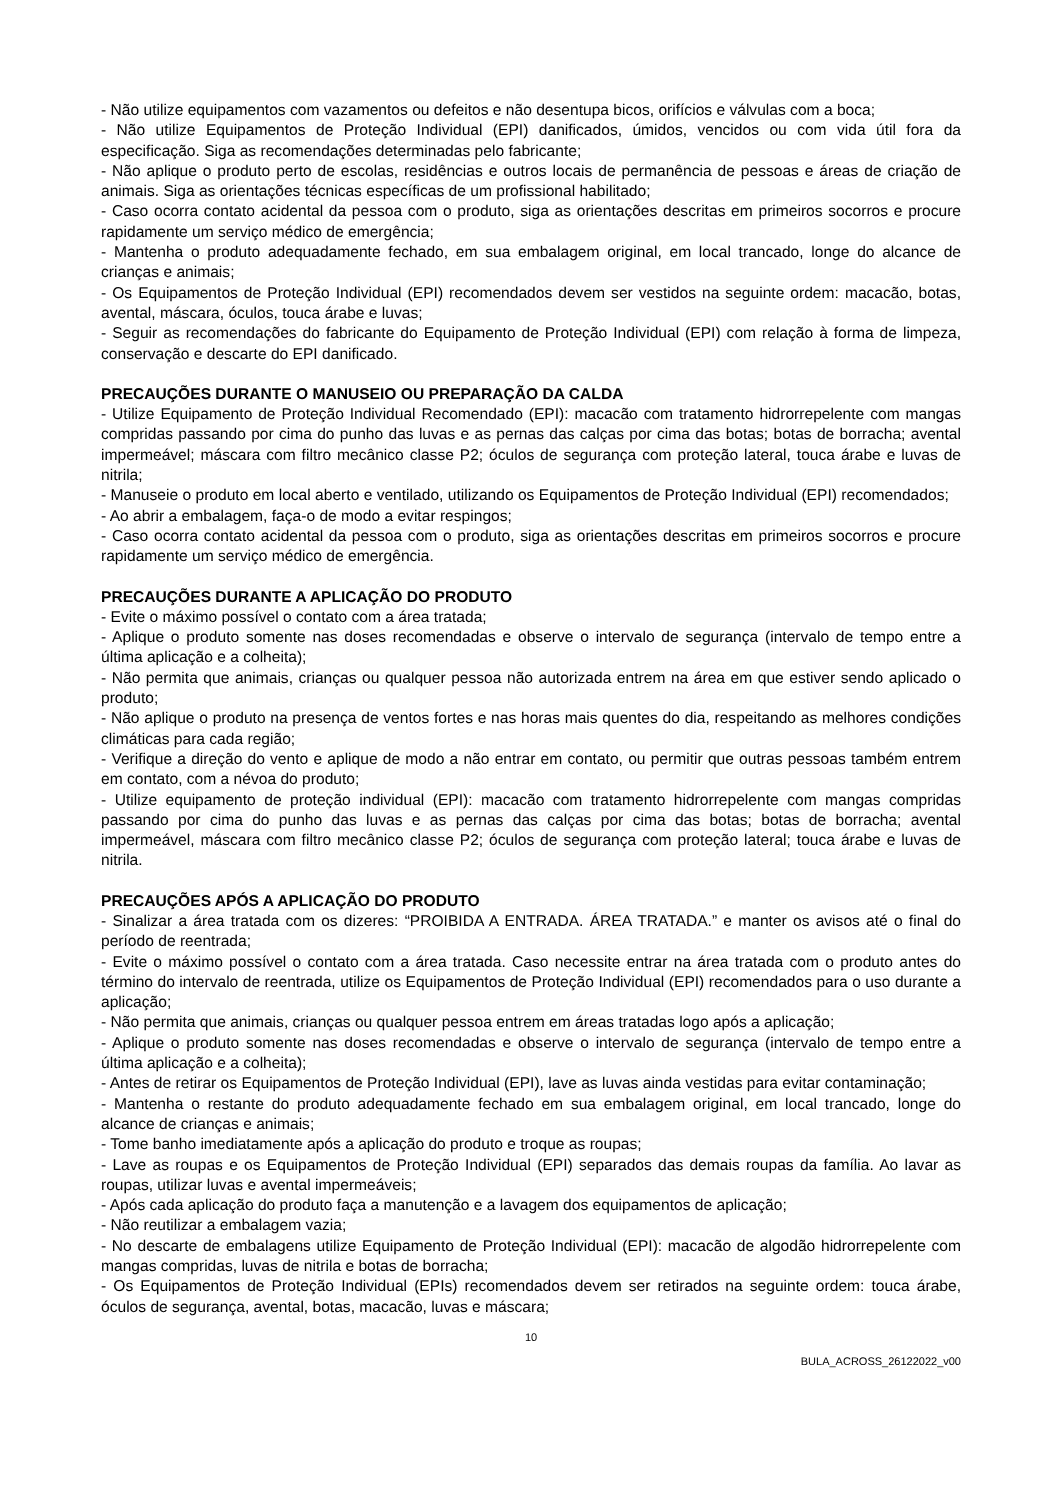- Não utilize equipamentos com vazamentos ou defeitos e não desentupa bicos, orifícios e válvulas com a boca;
- Não utilize Equipamentos de Proteção Individual (EPI) danificados, úmidos, vencidos ou com vida útil fora da especificação. Siga as recomendações determinadas pelo fabricante;
- Não aplique o produto perto de escolas, residências e outros locais de permanência de pessoas e áreas de criação de animais. Siga as orientações técnicas específicas de um profissional habilitado;
- Caso ocorra contato acidental da pessoa com o produto, siga as orientações descritas em primeiros socorros e procure rapidamente um serviço médico de emergência;
- Mantenha o produto adequadamente fechado, em sua embalagem original, em local trancado, longe do alcance de crianças e animais;
- Os Equipamentos de Proteção Individual (EPI) recomendados devem ser vestidos na seguinte ordem: macacão, botas, avental, máscara, óculos, touca árabe e luvas;
- Seguir as recomendações do fabricante do Equipamento de Proteção Individual (EPI) com relação à forma de limpeza, conservação e descarte do EPI danificado.
PRECAUÇÕES DURANTE O MANUSEIO OU PREPARAÇÃO DA CALDA
- Utilize Equipamento de Proteção Individual Recomendado (EPI): macacão com tratamento hidrorrepelente com mangas compridas passando por cima do punho das luvas e as pernas das calças por cima das botas; botas de borracha; avental impermeável; máscara com filtro mecânico classe P2; óculos de segurança com proteção lateral, touca árabe e luvas de nitrila;
- Manuseie o produto em local aberto e ventilado, utilizando os Equipamentos de Proteção Individual (EPI) recomendados;
- Ao abrir a embalagem, faça-o de modo a evitar respingos;
- Caso ocorra contato acidental da pessoa com o produto, siga as orientações descritas em primeiros socorros e procure rapidamente um serviço médico de emergência.
PRECAUÇÕES DURANTE A APLICAÇÃO DO PRODUTO
- Evite o máximo possível o contato com a área tratada;
- Aplique o produto somente nas doses recomendadas e observe o intervalo de segurança (intervalo de tempo entre a última aplicação e a colheita);
- Não permita que animais, crianças ou qualquer pessoa não autorizada entrem na área em que estiver sendo aplicado o produto;
- Não aplique o produto na presença de ventos fortes e nas horas mais quentes do dia, respeitando as melhores condições climáticas para cada região;
- Verifique a direção do vento e aplique de modo a não entrar em contato, ou permitir que outras pessoas também entrem em contato, com a névoa do produto;
- Utilize equipamento de proteção individual (EPI): macacão com tratamento hidrorrepelente com mangas compridas passando por cima do punho das luvas e as pernas das calças por cima das botas; botas de borracha; avental impermeável, máscara com filtro mecânico classe P2; óculos de segurança com proteção lateral; touca árabe e luvas de nitrila.
PRECAUÇÕES APÓS A APLICAÇÃO DO PRODUTO
- Sinalizar a área tratada com os dizeres: “PROIBIDA A ENTRADA. ÁREA TRATADA.” e manter os avisos até o final do período de reentrada;
- Evite o máximo possível o contato com a área tratada. Caso necessite entrar na área tratada com o produto antes do término do intervalo de reentrada, utilize os Equipamentos de Proteção Individual (EPI) recomendados para o uso durante a aplicação;
- Não permita que animais, crianças ou qualquer pessoa entrem em áreas tratadas logo após a aplicação;
- Aplique o produto somente nas doses recomendadas e observe o intervalo de segurança (intervalo de tempo entre a última aplicação e a colheita);
- Antes de retirar os Equipamentos de Proteção Individual (EPI), lave as luvas ainda vestidas para evitar contaminação;
- Mantenha o restante do produto adequadamente fechado em sua embalagem original, em local trancado, longe do alcance de crianças e animais;
- Tome banho imediatamente após a aplicação do produto e troque as roupas;
- Lave as roupas e os Equipamentos de Proteção Individual (EPI) separados das demais roupas da família. Ao lavar as roupas, utilizar luvas e avental impermeáveis;
- Após cada aplicação do produto faça a manutenção e a lavagem dos equipamentos de aplicação;
- Não reutilizar a embalagem vazia;
- No descarte de embalagens utilize Equipamento de Proteção Individual (EPI): macacão de algodão hidrorrepelente com mangas compridas, luvas de nitrila e botas de borracha;
- Os Equipamentos de Proteção Individual (EPIs) recomendados devem ser retirados na seguinte ordem: touca árabe, óculos de segurança, avental, botas, macacão, luvas e máscara;
10
BULA_ACROSS_26122022_v00